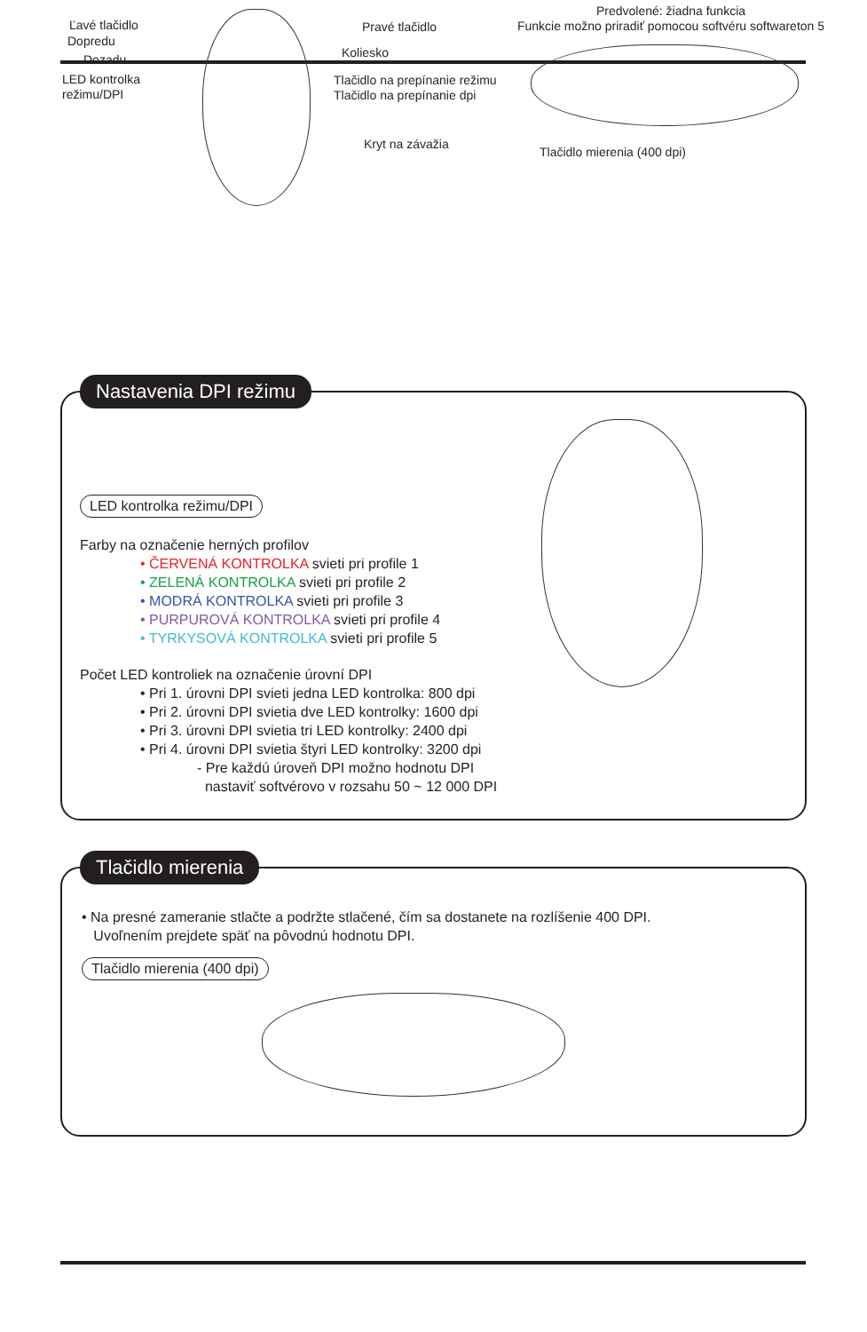Ľavé tlačidlo
Dopredu
Dozadu
LED kontrolka
režimu/DPI
Pravé tlačidlo
Koliesko
Tlačidlo na prepínanie režimu
Tlačidlo na prepínanie dpi
Kryt na závažia
Predvolené: žiadna funkcia
Funkcie možno priradiť pomocou softvéru softwareton 5
Tlačidlo mierenia (400 dpi)
Nastavenia DPI režimu
LED kontrolka režimu/DPI
Farby na označenie herných profilov
• ČERVENÁ KONTROLKA svieti pri profile 1
• ZELENÁ KONTROLKA svieti pri profile 2
• MODRÁ KONTROLKA svieti pri profile 3
• PURPUROVÁ KONTROLKA svieti pri profile 4
• TYRKYSOVÁ KONTROLKA svieti pri profile 5
Počet LED kontroliek na označenie úrovní DPI
• Pri 1. úrovni DPI svieti jedna LED kontrolka: 800 dpi
• Pri 2. úrovni DPI svietia dve LED kontrolky: 1600 dpi
• Pri 3. úrovni DPI svietia tri LED kontrolky: 2400 dpi
• Pri 4. úrovni DPI svietia štyri LED kontrolky: 3200 dpi
- Pre každú úroveň DPI možno hodnotu DPI
nastaviť softvérovo v rozsahu 50 ~ 12 000 DPI
Tlačidlo mierenia
• Na presné zameranie stlačte a podržte stlačené, čím sa dostanete na rozlíšenie 400 DPI.
Uvoľnením prejdete späť na pôvodnú hodnotu DPI.
Tlačidlo mierenia (400 dpi)